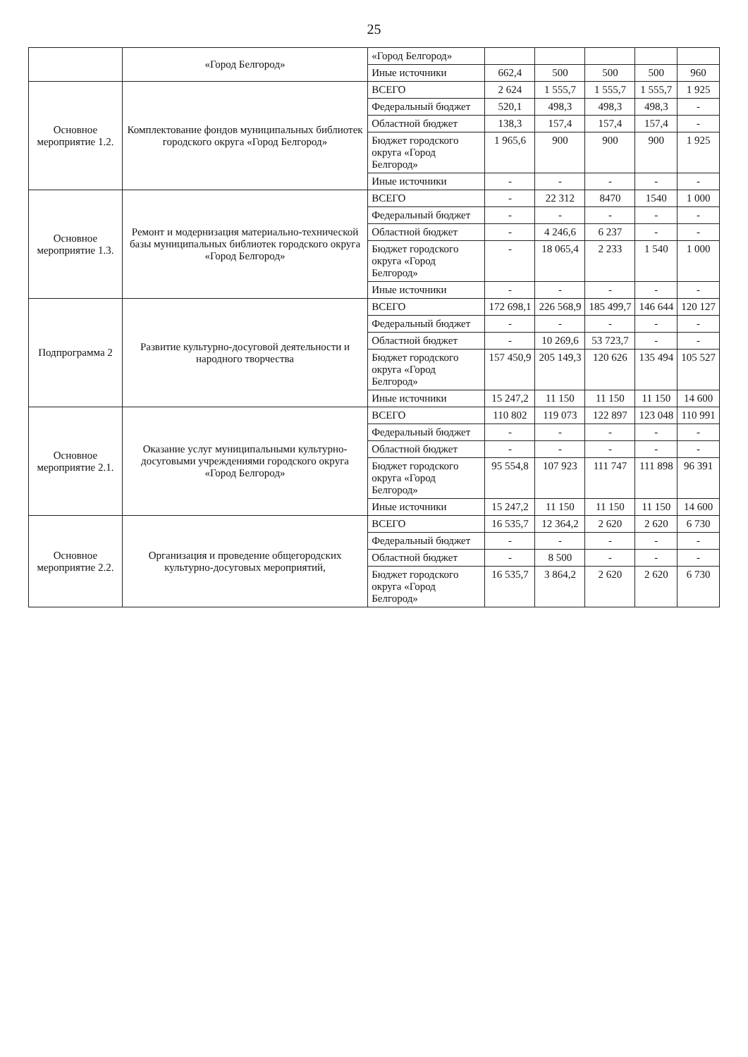25
| | «Город Белгород» | «Город Белгород» | | | | | |
| | | Иные источники | 662,4 | 500 | 500 | 500 | 960 |
| Основное мероприятие 1.2. | Комплектование фондов муниципальных библиотек городского округа «Город Белгород» | ВСЕГО | 2 624 | 1 555,7 | 1 555,7 | 1 555,7 | 1 925 |
| | | Федеральный бюджет | 520,1 | 498,3 | 498,3 | 498,3 | - |
| | | Областной бюджет | 138,3 | 157,4 | 157,4 | 157,4 | - |
| | | Бюджет городского округа «Город Белгород» | 1 965,6 | 900 | 900 | 900 | 1 925 |
| | | Иные источники | - | - | - | - | - |
| Основное мероприятие 1.3. | Ремонт и модернизация материально-технической базы муниципальных библиотек городского округа «Город Белгород» | ВСЕГО | - | 22 312 | 8470 | 1540 | 1 000 |
| | | Федеральный бюджет | - | - | - | - | - |
| | | Областной бюджет | - | 4 246,6 | 6 237 | - | - |
| | | Бюджет городского округа «Город Белгород» | - | 18 065,4 | 2 233 | 1 540 | 1 000 |
| | | Иные источники | - | - | - | - | - |
| Подпрограмма 2 | Развитие культурно-досуговой деятельности и народного творчества | ВСЕГО | 172 698,1 | 226 568,9 | 185 499,7 | 146 644 | 120 127 |
| | | Федеральный бюджет | - | - | - | - | - |
| | | Областной бюджет | - | 10 269,6 | 53 723,7 | - | - |
| | | Бюджет городского округа «Город Белгород» | 157 450,9 | 205 149,3 | 120 626 | 135 494 | 105 527 |
| | | Иные источники | 15 247,2 | 11 150 | 11 150 | 11 150 | 14 600 |
| Основное мероприятие 2.1. | Оказание услуг муниципальными культурно-досуговыми учреждениями городского округа «Город Белгород» | ВСЕГО | 110 802 | 119 073 | 122 897 | 123 048 | 110 991 |
| | | Федеральный бюджет | - | - | - | - | - |
| | | Областной бюджет | - | - | - | - | - |
| | | Бюджет городского округа «Город Белгород» | 95 554,8 | 107 923 | 111 747 | 111 898 | 96 391 |
| | | Иные источники | 15 247,2 | 11 150 | 11 150 | 11 150 | 14 600 |
| Основное мероприятие 2.2. | Организация и проведение общегородских культурно-досуговых мероприятий, | ВСЕГО | 16 535,7 | 12 364,2 | 2 620 | 2 620 | 6 730 |
| | | Федеральный бюджет | - | - | - | - | - |
| | | Областной бюджет | - | 8 500 | - | - | - |
| | | Бюджет городского округа «Город Белгород» | 16 535,7 | 3 864,2 | 2 620 | 2 620 | 6 730 |